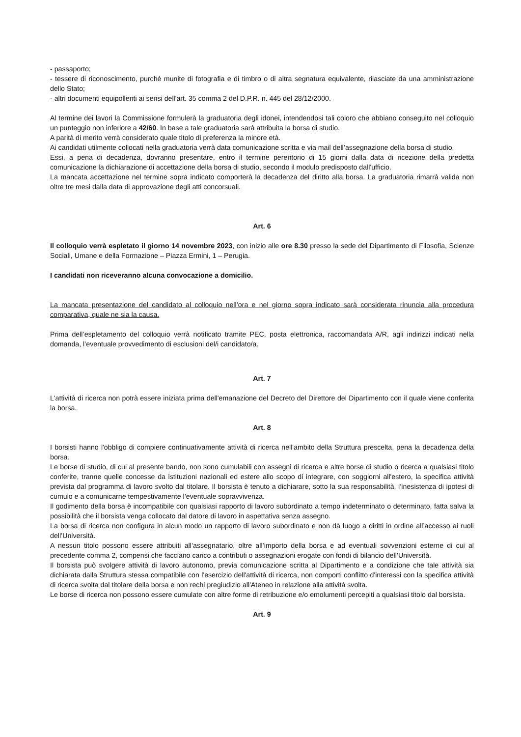- passaporto;
- tessere di riconoscimento, purché munite di fotografia e di timbro o di altra segnatura equivalente, rilasciate da una amministrazione dello Stato;
- altri documenti equipollenti ai sensi dell'art. 35 comma 2 del D.P.R. n. 445 del 28/12/2000.
Al termine dei lavori la Commissione formulerà la graduatoria degli idonei, intendendosi tali coloro che abbiano conseguito nel colloquio un punteggio non inferiore a 42/60. In base a tale graduatoria sarà attribuita la borsa di studio.
A parità di merito verrà considerato quale titolo di preferenza la minore età.
Ai candidati utilmente collocati nella graduatoria verrà data comunicazione scritta e via mail dell’assegnazione della borsa di studio.
Essi, a pena di decadenza, dovranno presentare, entro il termine perentorio di 15 giorni dalla data di ricezione della predetta comunicazione la dichiarazione di accettazione della borsa di studio, secondo il modulo predisposto dall'ufficio.
La mancata accettazione nel termine sopra indicato comporterà la decadenza del diritto alla borsa. La graduatoria rimarrà valida non oltre tre mesi dalla data di approvazione degli atti concorsuali.
Art. 6
Il colloquio verrà espletato il giorno 14 novembre 2023, con inizio alle ore 8.30 presso la sede del Dipartimento di Filosofia, Scienze Sociali, Umane e della Formazione – Piazza Ermini, 1 – Perugia.
I candidati non riceveranno alcuna convocazione a domicilio.
La mancata presentazione del candidato al colloquio nell’ora e nel giorno sopra indicato sarà considerata rinuncia alla procedura comparativa, quale ne sia la causa.
Prima dell’espletamento del colloquio verrà notificato tramite PEC, posta elettronica, raccomandata A/R, agli indirizzi indicati nella domanda, l’eventuale provvedimento di esclusioni del/i candidato/a.
Art. 7
L'attività di ricerca non potrà essere iniziata prima dell'emanazione del Decreto del Direttore del Dipartimento con il quale viene conferita la borsa.
Art. 8
I borsisti hanno l'obbligo di compiere continuativamente attività di ricerca nell'ambito della Struttura prescelta, pena la decadenza della borsa.
Le borse di studio, di cui al presente bando, non sono cumulabili con assegni di ricerca e altre borse di studio o ricerca a qualsiasi titolo conferite, tranne quelle concesse da istituzioni nazionali ed estere allo scopo di integrare, con soggiorni all'estero, la specifica attività prevista dal programma di lavoro svolto dal titolare. Il borsista è tenuto a dichiarare, sotto la sua responsabilità, l’inesistenza di ipotesi di cumulo e a comunicarne tempestivamente l’eventuale sopravvivenza.
Il godimento della borsa è incompatibile con qualsiasi rapporto di lavoro subordinato a tempo indeterminato o determinato, fatta salva la possibilità che il borsista venga collocato dal datore di lavoro in aspettativa senza assegno.
La borsa di ricerca non configura in alcun modo un rapporto di lavoro subordinato e non dà luogo a diritti in ordine all’accesso ai ruoli dell’Università.
A nessun titolo possono essere attribuiti all’assegnatario, oltre all’importo della borsa e ad eventuali sovvenzioni esterne di cui al precedente comma 2, compensi che facciano carico a contributi o assegnazioni erogate con fondi di bilancio dell’Università.
Il borsista può svolgere attività di lavoro autonomo, previa comunicazione scritta al Dipartimento e a condizione che tale attività sia dichiarata dalla Struttura stessa compatibile con l'esercizio dell'attività di ricerca, non comporti conflitto d'interessi con la specifica attività di ricerca svolta dal titolare della borsa e non rechi pregiudizio all'Ateneo in relazione alla attività svolta.
Le borse di ricerca non possono essere cumulate con altre forme di retribuzione e/o emolumenti percepiti a qualsiasi titolo dal borsista.
Art. 9